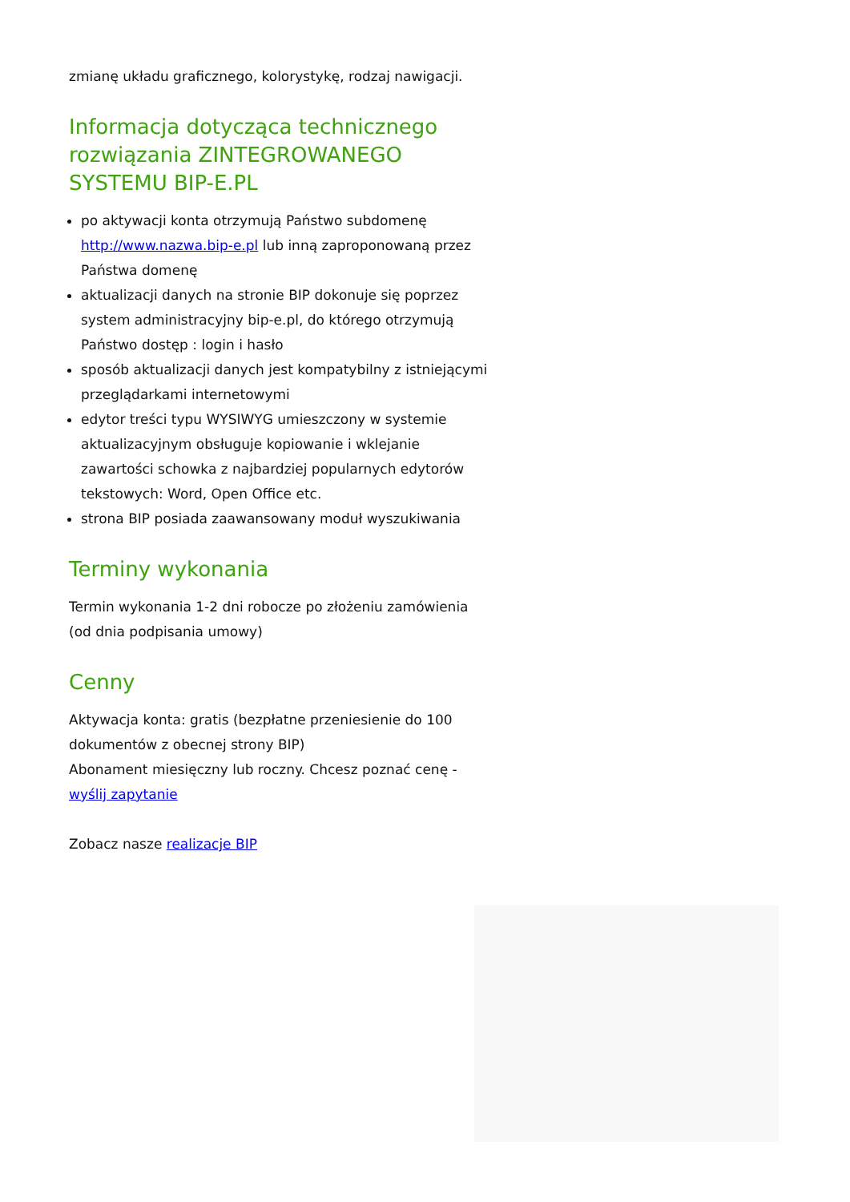zmianę układu graficznego, kolorystykę, rodzaj nawigacji.
Informacja dotycząca technicznego rozwiązania ZINTEGROWANEGO SYSTEMU BIP-E.PL
po aktywacji konta otrzymują Państwo subdomenę http://www.nazwa.bip-e.pl lub inną zaproponowaną przez Państwa domenę
aktualizacji danych na stronie BIP dokonuje się poprzez system administracyjny bip-e.pl, do którego otrzymują Państwo dostęp : login i hasło
sposób aktualizacji danych jest kompatybilny z istniejącymi przeglądarkami internetowymi
edytor treści typu WYSIWYG umieszczony w systemie aktualizacyjnym obsługuje kopiowanie i wklejanie zawartości schowka z najbardziej popularnych edytorów tekstowych: Word, Open Office etc.
strona BIP posiada zaawansowany moduł wyszukiwania
Terminy wykonania
Termin wykonania 1-2 dni robocze po złożeniu zamówienia (od dnia podpisania umowy)
Cenny
Aktywacja konta: gratis (bezpłatne przeniesienie do 100 dokumentów z obecnej strony BIP)
Abonament miesięczny lub roczny. Chcesz poznać cenę - wyślij zapytanie
Zobacz nasze realizacje BIP